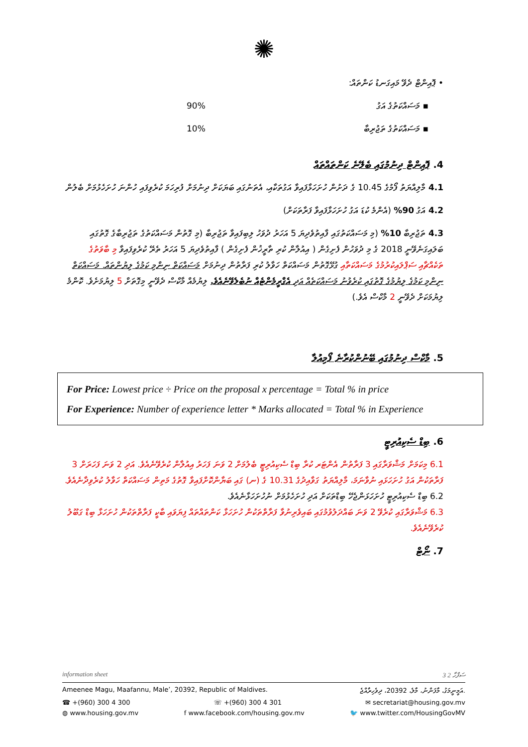✺
• ޕޮއިންޓް ދެވޭ މައިގަނޑު ކަންތައް:
▪ މަސައްކަތުގެ އަގު 90%
▪ މަސައްކަތުގެ ތަޖުރިބާ 10%
4. ޕޮއިންޓް ދިނުމުގައި ބެލޭނެ ކަންތައްތައް
4.1 މާލިއްޔަތު ފޯމުގެ 10.45 ގެ ދަށުން ހުށަހަޅާފައިވާ އަގުތަކާއި، އެތަނުގައި ބަޔަކަށް ދިނުމަށް ފުރިހަމަ ކުރެވިފައި ހުންނަ ހުށަހެޅުމަށް ބެލުން
4.2 އަގު 90% (އެންމެ ކުޑަ އަގު ހުށަހަޅާފައިވާ ފަރާތަކަށް)
4.3 ތަޖުރިބާ 10% (މި މަސައްކަތުގައި ފާއިތުވެދިޔަ 5 އަހަރު ދުވަހު ލިބިފައިވާ ތަޖުރިބާ (މި ގޮތުން މަސައްކަތުގެ ތަޖުރިބާގެ ގޮތުގައި ބަލައިގަނެވޭނީ 2018 ގެ މި ދުވަހުން ފެށިގެން ( އިއުލާން ކުރި ތާރީޚުން ފެށިގެން ) ފާއިތުވެދިޔަ 5 އަހަރު ތެރޭ ކުރެވިފައިވާ މި ބާވަތުގެ ތަކެއްޗާއި ސަޕްލައިކުރުމުގެ މަސައްކަތާއި ގުޅޭގޮތުން މަސައްކަތް ހަވާލު ކުރި ފަރާތުން ދިނުމަށް މަސައްކަތް ނިންމި ކަމުގެ ލިޔުންތައް. މަސައްކަތް ނިންމި ކަމުގެ ލިޔުމުގެ ގޮތުގައި ކުރެވުނު މަސައްކަތެއް އަދި އެގްރީމެންޓެއް ނުބެލެވޭނެއެވެ. ލިޔުމެއް މާކްސް ދެވޭނީ މިގޮތަށް 5 ލިޔުމަށެވެ. ކޮންމެ ލިޔުމަކަށް ދެވޭނީ 2 މާކްސް އެވެ.)
5. މާކްސް ދިނުމުގައި ބޭނުންކުރާނެ ފޯމިއުލާ
For Price: Lowest price ÷ Price on the proposal x percentage = Total % in price
For Experience: Number of experience letter * Marks allocated = Total % in Experience
6. ބިޑް ސެކިއުރިޓީ
6.1 މިކަމަށް މަޝްވަރާގައި 3 ފަރާތުން އެންޓަރ ކުރާ ބިޑް ސެކިއުރިޓީ ބެލުމަށް 2 ވަނަ ފަހަރު އިއުލާން ކުރެވޭނެއެވެ. އަދި 2 ވަނަ ފަހަރަށް 3 ފަރާތަކުން އަގު ހުށަހަޅައި ނުވާނަމަ، މާލިއްޔަތު ގަވާއިދުގެ 10.31 ގެ (ނ) ގައި ބަޔާންކޮށްފައިވާ ގޮތުގެ މަތިން މަސައްކަތް ހަވާލު ކުރެވިދާނެއެވެ.
6.2 ބިޑް ސެކިއުރިޓީ ހުށަހަޅަންޖެހޭ ބިޑްތަކަށް އަދި ހުށަހެޅުމަށް ނުހުށަހަޅާނެއެވެ.
6.3 މަޝްވަރާގައި ކުރެވޭ 2 ވަނަ ބައްދަލުވުމުގައި ބައިވެރިނުވާ ފަރާތްތަކުން ހުށަހަޅާ ކަންތައްތައް ފިޔަވައި ބާކީ ފަރާތްތަކުން ހުށަހަޅާ ބިޑް ގަބޫލު ކުރެވޭނެއެވެ.
7. ނޯޓް
information sheet 3 ސަފްހާ 2
Ameenee Magu, Maafannu, Male’, 20392, Republic of Maldives. އަމީނީމަގު، މާފަންނު، މާލެ، 20392، ދިވެހިރާއްޖެ.
☎ +(960) 300 4 300 ☏ +(960) 300 4 301 ✉ secretariat@housing.gov.mv
◍ www.housing.gov.mv f www.facebook.com/housing.gov.mv 🐦 www.twitter.com/HousingGovMV